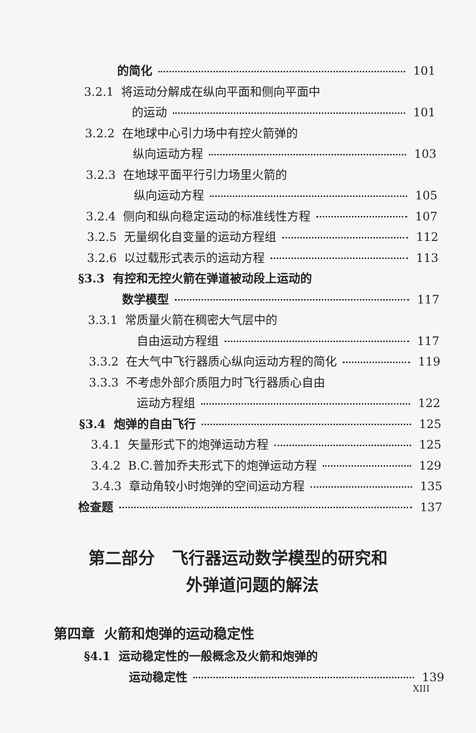的简化 101
3.2.1 将运动分解成在纵向平面和侧向平面中
的运动 101
3.2.2 在地球中心引力场中有控火箭弹的
纵向运动方程 103
3.2.3 在地球平面平行引力场里火箭的
纵向运动方程 105
3.2.4 侧向和纵向稳定运动的标准线性方程 107
3.2.5 无量纲化自变量的运动方程组 112
3.2.6 以过载形式表示的运动方程 113
§3.3 有控和无控火箭在弹道被动段上运动的
数学模型 117
3.3.1 常质量火箭在稠密大气层中的
自由运动方程组 117
3.3.2 在大气中飞行器质心纵向运动方程的简化 119
3.3.3 不考虑外部介质阻力时飞行器质心自由
运动方程组 122
§3.4 炮弹的自由飞行 125
3.4.1 矢量形式下的炮弹运动方程 125
3.4.2 B.C.普加乔夫形式下的炮弹运动方程 129
3.4.3 章动角较小时炮弹的空间运动方程 135
检查题 137
第二部分 飞行器运动数学模型的研究和
外弹道问题的解法
第四章 火箭和炮弹的运动稳定性
§4.1 运动稳定性的一般概念及火箭和炮弹的
运动稳定性 139
XIII